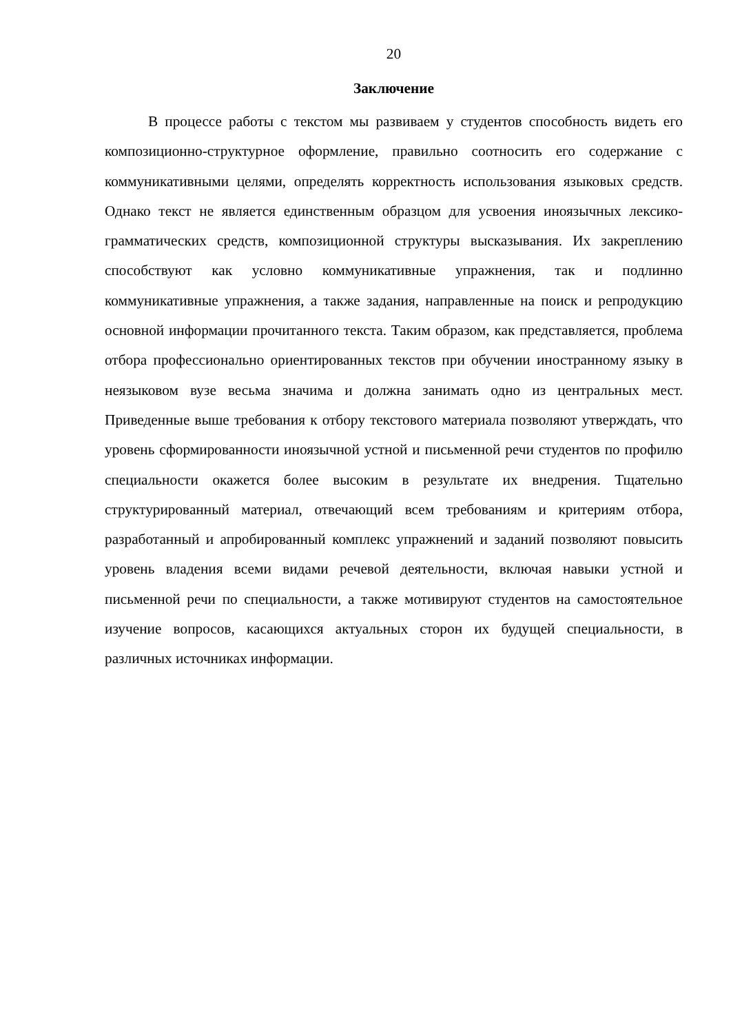20
Заключение
В процессе работы с текстом мы развиваем у студентов способность видеть его композиционно-структурное оформление, правильно соотносить его содержание с коммуникативными целями, определять корректность использования языковых средств. Однако текст не является единственным образцом для усвоения иноязычных лексико-грамматических средств, композиционной структуры высказывания. Их закреплению способствуют как условно коммуникативные упражнения, так и подлинно коммуникативные упражнения, а также задания, направленные на поиск и репродукцию основной информации прочитанного текста. Таким образом, как представляется, проблема отбора профессионально ориентированных текстов при обучении иностранному языку в неязыковом вузе весьма значима и должна занимать одно из центральных мест. Приведенные выше требования к отбору текстового материала позволяют утверждать, что уровень сформированности иноязычной устной и письменной речи студентов по профилю специальности окажется более высоким в результате их внедрения. Тщательно структурированный материал, отвечающий всем требованиям и критериям отбора, разработанный и апробированный комплекс упражнений и заданий позволяют повысить уровень владения всеми видами речевой деятельности, включая навыки устной и письменной речи по специальности, а также мотивируют студентов на самостоятельное изучение вопросов, касающихся актуальных сторон их будущей специальности, в различных источниках информации.